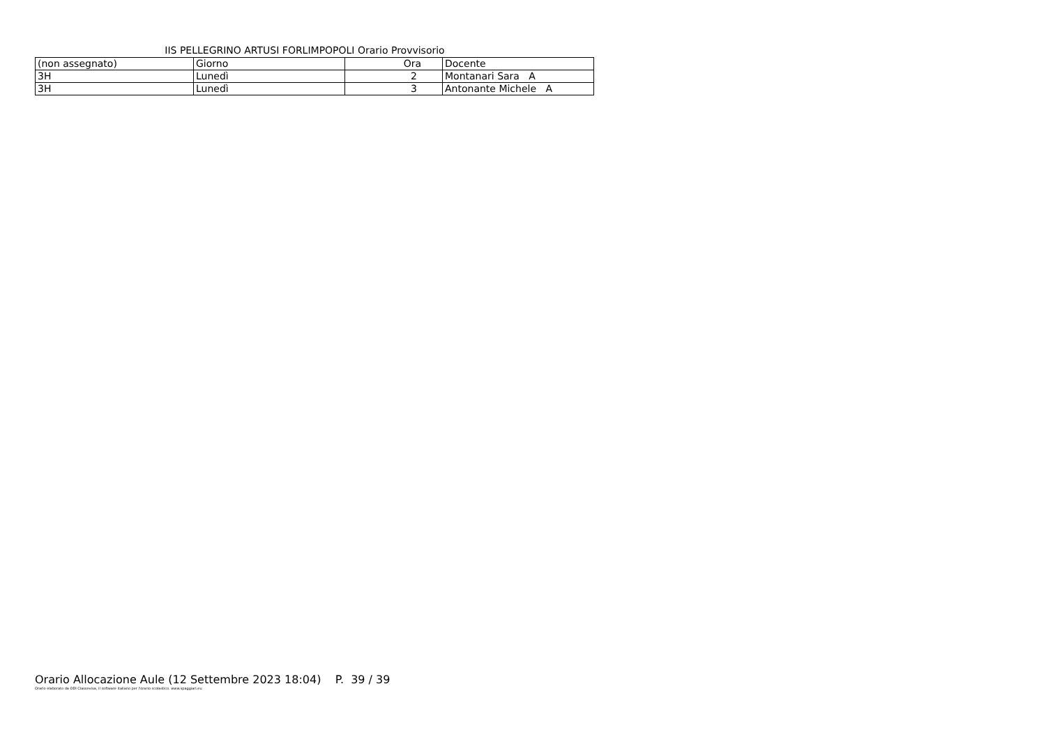IIS PELLEGRINO ARTUSI FORLIMPOPOLI Orario Provvisorio
| (non assegnato) | Giorno | Ora | Docente |
| 3H | Lunedì | 2 | Montanari Sara A |
| 3H | Lunedì | 3 | Antonante Michele A |
Orario Allocazione Aule (12 Settembre 2023 18:04) P. 39 / 39
Orario elaborato da ODI Classeviva, il software italiano per l'orario scolastico. www.spaggiari.eu